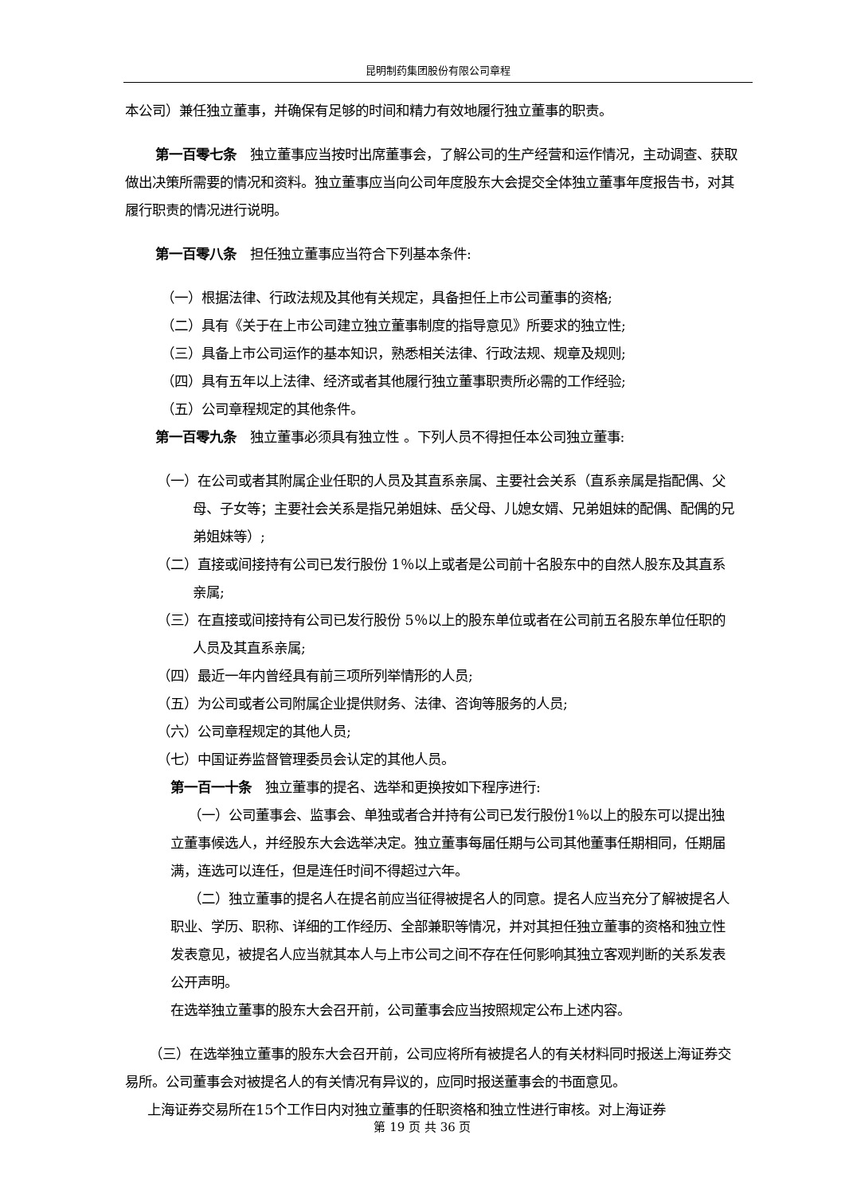昆明制药集团股份有限公司章程
本公司）兼任独立董事，并确保有足够的时间和精力有效地履行独立董事的职责。
第一百零七条　独立董事应当按时出席董事会，了解公司的生产经营和运作情况，主动调查、获取做出决策所需要的情况和资料。独立董事应当向公司年度股东大会提交全体独立董事年度报告书，对其履行职责的情况进行说明。
第一百零八条　担任独立董事应当符合下列基本条件:
（一）根据法律、行政法规及其他有关规定，具备担任上市公司董事的资格;
（二）具有《关于在上市公司建立独立董事制度的指导意见》所要求的独立性;
（三）具备上市公司运作的基本知识，熟悉相关法律、行政法规、规章及规则;
（四）具有五年以上法律、经济或者其他履行独立董事职责所必需的工作经验;
（五）公司章程规定的其他条件。
第一百零九条　独立董事必须具有独立性 。下列人员不得担任本公司独立董事:
（一）在公司或者其附属企业任职的人员及其直系亲属、主要社会关系（直系亲属是指配偶、父母、子女等；主要社会关系是指兄弟姐妹、岳父母、儿媳女婿、兄弟姐妹的配偶、配偶的兄弟姐妹等）;
（二）直接或间接持有公司已发行股份 1％以上或者是公司前十名股东中的自然人股东及其直系亲属;
（三）在直接或间接持有公司已发行股份 5％以上的股东单位或者在公司前五名股东单位任职的人员及其直系亲属;
（四）最近一年内曾经具有前三项所列举情形的人员;
（五）为公司或者公司附属企业提供财务、法律、咨询等服务的人员;
（六）公司章程规定的其他人员;
（七）中国证券监督管理委员会认定的其他人员。
第一百一十条　独立董事的提名、选举和更换按如下程序进行:
（一）公司董事会、监事会、单独或者合并持有公司已发行股份1％以上的股东可以提出独立董事候选人，并经股东大会选举决定。独立董事每届任期与公司其他董事任期相同，任期届满，连选可以连任，但是连任时间不得超过六年。
（二）独立董事的提名人在提名前应当征得被提名人的同意。提名人应当充分了解被提名人职业、学历、职称、详细的工作经历、全部兼职等情况，并对其担任独立董事的资格和独立性发表意见，被提名人应当就其本人与上市公司之间不存在任何影响其独立客观判断的关系发表公开声明。
在选举独立董事的股东大会召开前，公司董事会应当按照规定公布上述内容。
（三）在选举独立董事的股东大会召开前，公司应将所有被提名人的有关材料同时报送上海证券交易所。公司董事会对被提名人的有关情况有异议的，应同时报送董事会的书面意见。
上海证券交易所在15个工作日内对独立董事的任职资格和独立性进行审核。对上海证券
第 19 页 共 36 页